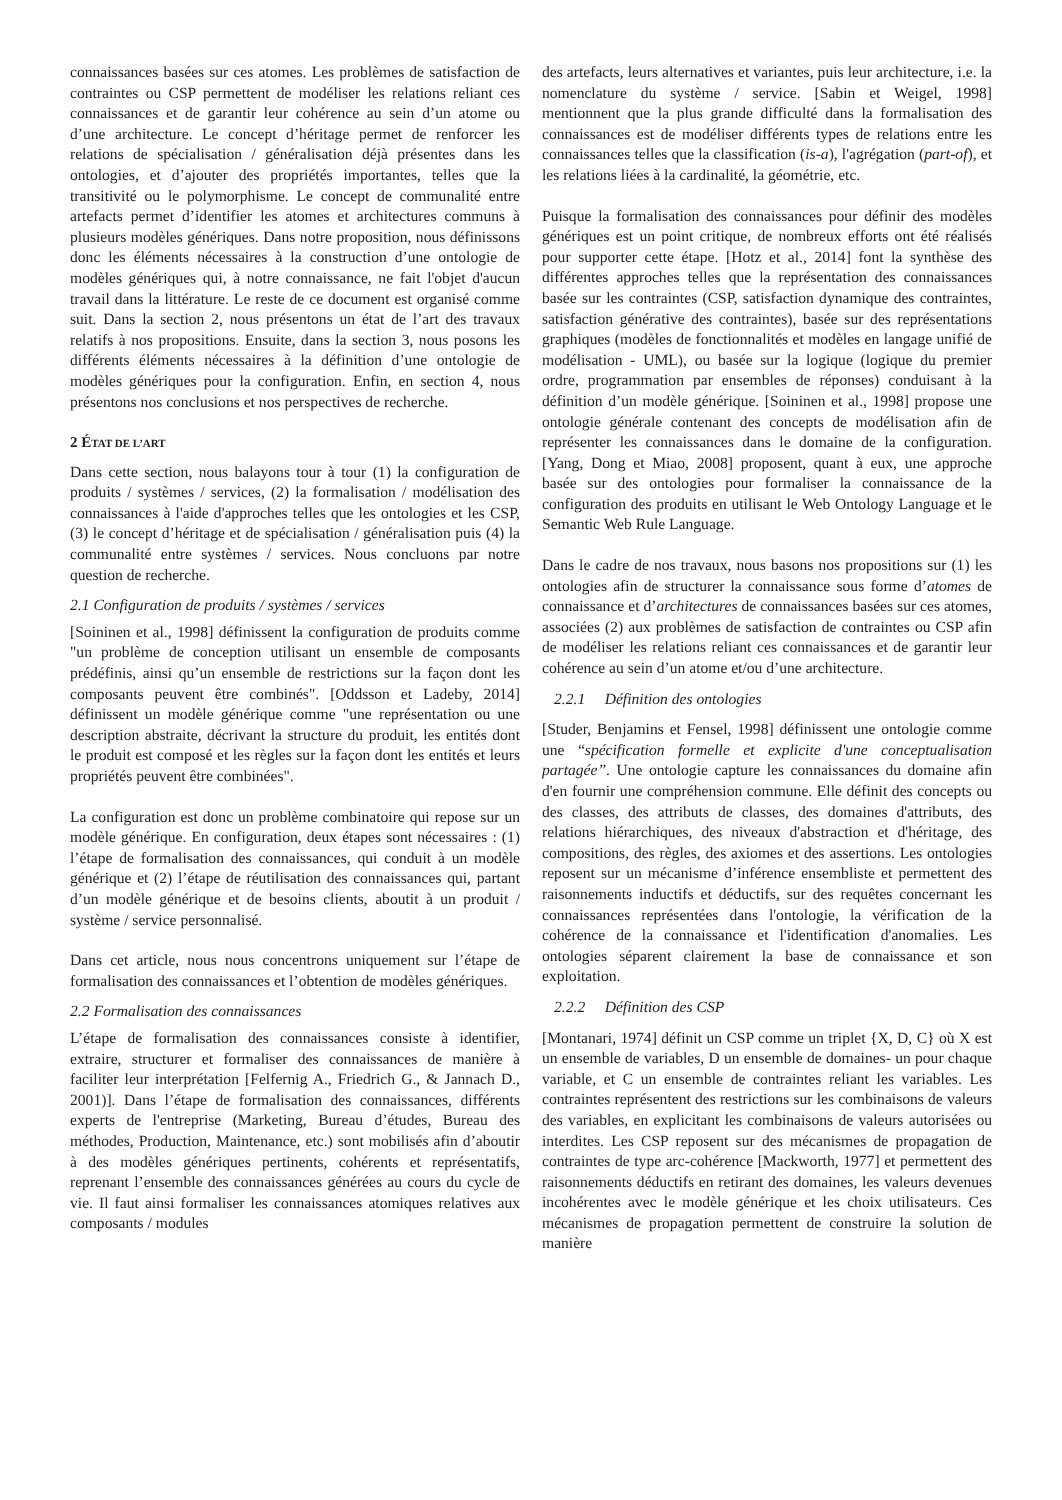connaissances basées sur ces atomes. Les problèmes de satisfaction de contraintes ou CSP permettent de modéliser les relations reliant ces connaissances et de garantir leur cohérence au sein d’un atome ou d’une architecture. Le concept d’héritage permet de renforcer les relations de spécialisation / généralisation déjà présentes dans les ontologies, et d’ajouter des propriétés importantes, telles que la transitivité ou le polymorphisme. Le concept de communalité entre artefacts permet d’identifier les atomes et architectures communs à plusieurs modèles génériques. Dans notre proposition, nous définissons donc les éléments nécessaires à la construction d’une ontologie de modèles génériques qui, à notre connaissance, ne fait l'objet d'aucun travail dans la littérature. Le reste de ce document est organisé comme suit. Dans la section 2, nous présentons un état de l’art des travaux relatifs à nos propositions. Ensuite, dans la section 3, nous posons les différents éléments nécessaires à la définition d’une ontologie de modèles génériques pour la configuration. Enfin, en section 4, nous présentons nos conclusions et nos perspectives de recherche.
2 ÉTAT DE L’ART
Dans cette section, nous balayons tour à tour (1) la configuration de produits / systèmes / services, (2) la formalisation / modélisation des connaissances à l'aide d'approches telles que les ontologies et les CSP, (3) le concept d’héritage et de spécialisation / généralisation puis (4) la communalité entre systèmes / services. Nous concluons par notre question de recherche.
2.1 Configuration de produits / systèmes / services
[Soininen et al., 1998] définissent la configuration de produits comme "un problème de conception utilisant un ensemble de composants prédéfinis, ainsi qu’un ensemble de restrictions sur la façon dont les composants peuvent être combinés". [Oddsson et Ladeby, 2014] définissent un modèle générique comme "une représentation ou une description abstraite, décrivant la structure du produit, les entités dont le produit est composé et les règles sur la façon dont les entités et leurs propriétés peuvent être combinées".
La configuration est donc un problème combinatoire qui repose sur un modèle générique. En configuration, deux étapes sont nécessaires : (1) l’étape de formalisation des connaissances, qui conduit à un modèle générique et (2) l’étape de réutilisation des connaissances qui, partant d’un modèle générique et de besoins clients, aboutit à un produit / système / service personnalisé.
Dans cet article, nous nous concentrons uniquement sur l’étape de formalisation des connaissances et l’obtention de modèles génériques.
2.2 Formalisation des connaissances
L’étape de formalisation des connaissances consiste à identifier, extraire, structurer et formaliser des connaissances de manière à faciliter leur interprétation [Felfernig A., Friedrich G., & Jannach D., 2001)]. Dans l’étape de formalisation des connaissances, différents experts de l'entreprise (Marketing, Bureau d’études, Bureau des méthodes, Production, Maintenance, etc.) sont mobilisés afin d’aboutir à des modèles génériques pertinents, cohérents et représentatifs, reprenant l’ensemble des connaissances générées au cours du cycle de vie. Il faut ainsi formaliser les connaissances atomiques relatives aux composants / modules
des artefacts, leurs alternatives et variantes, puis leur architecture, i.e. la nomenclature du système / service. [Sabin et Weigel, 1998] mentionnent que la plus grande difficulté dans la formalisation des connaissances est de modéliser différents types de relations entre les connaissances telles que la classification (is-a), l'agrégation (part-of), et les relations liées à la cardinalité, la géométrie, etc.
Puisque la formalisation des connaissances pour définir des modèles génériques est un point critique, de nombreux efforts ont été réalisés pour supporter cette étape. [Hotz et al., 2014] font la synthèse des différentes approches telles que la représentation des connaissances basée sur les contraintes (CSP, satisfaction dynamique des contraintes, satisfaction générative des contraintes), basée sur des représentations graphiques (modèles de fonctionnalités et modèles en langage unifié de modélisation - UML), ou basée sur la logique (logique du premier ordre, programmation par ensembles de réponses) conduisant à la définition d’un modèle générique. [Soininen et al., 1998] propose une ontologie générale contenant des concepts de modélisation afin de représenter les connaissances dans le domaine de la configuration. [Yang, Dong et Miao, 2008] proposent, quant à eux, une approche basée sur des ontologies pour formaliser la connaissance de la configuration des produits en utilisant le Web Ontology Language et le Semantic Web Rule Language.
Dans le cadre de nos travaux, nous basons nos propositions sur (1) les ontologies afin de structurer la connaissance sous forme d’atomes de connaissance et d’architectures de connaissances basées sur ces atomes, associées (2) aux problèmes de satisfaction de contraintes ou CSP afin de modéliser les relations reliant ces connaissances et de garantir leur cohérence au sein d’un atome et/ou d’une architecture.
2.2.1 Définition des ontologies
[Studer, Benjamins et Fensel, 1998] définissent une ontologie comme une “spécification formelle et explicite d'une conceptualisation partagée”. Une ontologie capture les connaissances du domaine afin d'en fournir une compréhension commune. Elle définit des concepts ou des classes, des attributs de classes, des domaines d'attributs, des relations hiérarchiques, des niveaux d'abstraction et d'héritage, des compositions, des règles, des axiomes et des assertions. Les ontologies reposent sur un mécanisme d’inférence ensembliste et permettent des raisonnements inductifs et déductifs, sur des requêtes concernant les connaissances représentées dans l'ontologie, la vérification de la cohérence de la connaissance et l'identification d'anomalies. Les ontologies séparent clairement la base de connaissance et son exploitation.
2.2.2 Définition des CSP
[Montanari, 1974] définit un CSP comme un triplet {X, D, C} où X est un ensemble de variables, D un ensemble de domaines- un pour chaque variable, et C un ensemble de contraintes reliant les variables. Les contraintes représentent des restrictions sur les combinaisons de valeurs des variables, en explicitant les combinaisons de valeurs autorisées ou interdites. Les CSP reposent sur des mécanismes de propagation de contraintes de type arc-cohérence [Mackworth, 1977] et permettent des raisonnements déductifs en retirant des domaines, les valeurs devenues incohérentes avec le modèle générique et les choix utilisateurs. Ces mécanismes de propagation permettent de construire la solution de manière